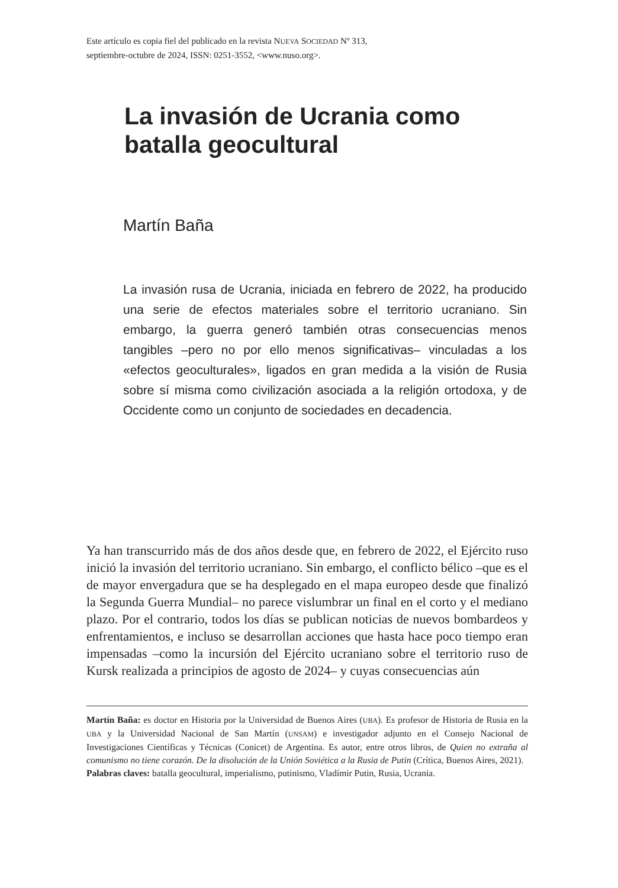Este artículo es copia fiel del publicado en la revista NUEVA SOCIEDAD Nº 313,
septiembre-octubre de 2024, ISSN: 0251-3552, <www.nuso.org>.
La invasión de Ucrania como batalla geocultural
Martín Baña
La invasión rusa de Ucrania, iniciada en febrero de 2022, ha producido una serie de efectos materiales sobre el territorio ucraniano. Sin embargo, la guerra generó también otras consecuencias menos tangibles –pero no por ello menos significativas– vinculadas a los «efectos geoculturales», ligados en gran medida a la visión de Rusia sobre sí misma como civilización asociada a la religión ortodoxa, y de Occidente como un conjunto de sociedades en decadencia.
Ya han transcurrido más de dos años desde que, en febrero de 2022, el Ejército ruso inició la invasión del territorio ucraniano. Sin embargo, el conflicto bélico –que es el de mayor envergadura que se ha desplegado en el mapa europeo desde que finalizó la Segunda Guerra Mundial– no parece vislumbrar un final en el corto y el mediano plazo. Por el contrario, todos los días se publican noticias de nuevos bombardeos y enfrentamientos, e incluso se desarrollan acciones que hasta hace poco tiempo eran impensadas –como la incursión del Ejército ucraniano sobre el territorio ruso de Kursk realizada a principios de agosto de 2024– y cuyas consecuencias aún
Martín Baña: es doctor en Historia por la Universidad de Buenos Aires (UBA). Es profesor de Historia de Rusia en la UBA y la Universidad Nacional de San Martín (UNSAM) e investigador adjunto en el Consejo Nacional de Investigaciones Científicas y Técnicas (Conicet) de Argentina. Es autor, entre otros libros, de Quien no extraña al comunismo no tiene corazón. De la disolución de la Unión Soviética a la Rusia de Putin (Crítica, Buenos Aires, 2021).
Palabras claves: batalla geocultural, imperialismo, putinismo, Vladímir Putin, Rusia, Ucrania.